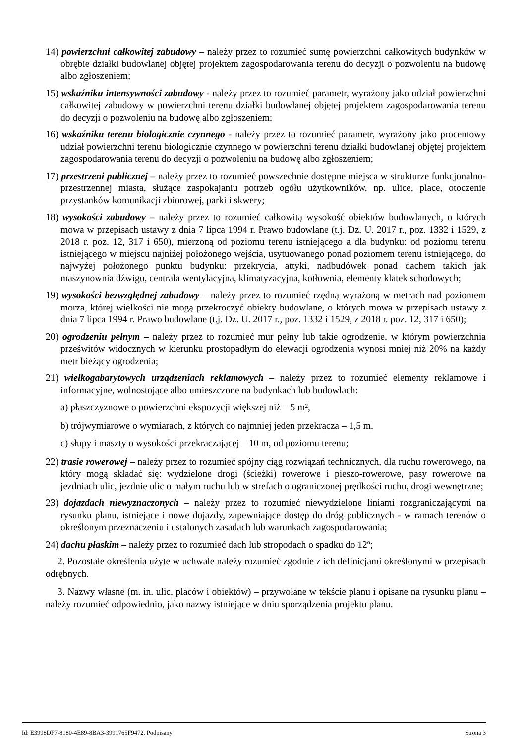14) powierzchni całkowitej zabudowy – należy przez to rozumieć sumę powierzchni całkowitych budynków w obrębie działki budowlanej objętej projektem zagospodarowania terenu do decyzji o pozwoleniu na budowę albo zgłoszeniem;
15) wskaźniku intensywności zabudowy - należy przez to rozumieć parametr, wyrażony jako udział powierzchni całkowitej zabudowy w powierzchni terenu działki budowlanej objętej projektem zagospodarowania terenu do decyzji o pozwoleniu na budowę albo zgłoszeniem;
16) wskaźniku terenu biologicznie czynnego - należy przez to rozumieć parametr, wyrażony jako procentowy udział powierzchni terenu biologicznie czynnego w powierzchni terenu działki budowlanej objętej projektem zagospodarowania terenu do decyzji o pozwoleniu na budowę albo zgłoszeniem;
17) przestrzeni publicznej – należy przez to rozumieć powszechnie dostępne miejsca w strukturze funkcjonalno-przestrzennej miasta, służące zaspokajaniu potrzeb ogółu użytkowników, np. ulice, place, otoczenie przystanków komunikacji zbiorowej, parki i skwery;
18) wysokości zabudowy – należy przez to rozumieć całkowitą wysokość obiektów budowlanych, o których mowa w przepisach ustawy z dnia 7 lipca 1994 r. Prawo budowlane (t.j. Dz. U. 2017 r., poz. 1332 i 1529, z 2018 r. poz. 12, 317 i 650), mierzoną od poziomu terenu istniejącego a dla budynku: od poziomu terenu istniejącego w miejscu najniżej położonego wejścia, usytuowanego ponad poziomem terenu istniejącego, do najwyżej położonego punktu budynku: przekrycia, attyki, nadbudówek ponad dachem takich jak maszynownia dźwigu, centrala wentylacyjna, klimatyzacyjna, kotłownia, elementy klatek schodowych;
19) wysokości bezwzględnej zabudowy – należy przez to rozumieć rzędną wyrażoną w metrach nad poziomem morza, której wielkości nie mogą przekroczyć obiekty budowlane, o których mowa w przepisach ustawy z dnia 7 lipca 1994 r. Prawo budowlane (t.j. Dz. U. 2017 r., poz. 1332 i 1529, z 2018 r. poz. 12, 317 i 650);
20) ogrodzeniu pełnym – należy przez to rozumieć mur pełny lub takie ogrodzenie, w którym powierzchnia prześwitów widocznych w kierunku prostopadłym do elewacji ogrodzenia wynosi mniej niż 20% na każdy metr bieżący ogrodzenia;
21) wielkogabarytowych urządzeniach reklamowych – należy przez to rozumieć elementy reklamowe i informacyjne, wolnostojące albo umieszczone na budynkach lub budowlach:
a) płaszczyznowe o powierzchni ekspozycji większej niż – 5 m²,
b) trójwymiarowe o wymiarach, z których co najmniej jeden przekracza – 1,5 m,
c) słupy i maszty o wysokości przekraczającej – 10 m, od poziomu terenu;
22) trasie rowerowej – należy przez to rozumieć spójny ciąg rozwiązań technicznych, dla ruchu rowerowego, na który mogą składać się: wydzielone drogi (ścieżki) rowerowe i pieszo-rowerowe, pasy rowerowe na jezdniach ulic, jezdnie ulic o małym ruchu lub w strefach o ograniczonej prędkości ruchu, drogi wewnętrzne;
23) dojazdach niewyznaczonych – należy przez to rozumieć niewydzielone liniami rozgraniczającymi na rysunku planu, istniejące i nowe dojazdy, zapewniające dostęp do dróg publicznych - w ramach terenów o określonym przeznaczeniu i ustalonych zasadach lub warunkach zagospodarowania;
24) dachu płaskim – należy przez to rozumieć dach lub stropodach o spadku do 12º;
2. Pozostałe określenia użyte w uchwale należy rozumieć zgodnie z ich definicjami określonymi w przepisach odrębnych.
3. Nazwy własne (m. in. ulic, placów i obiektów) – przywołane w tekście planu i opisane na rysunku planu – należy rozumieć odpowiednio, jako nazwy istniejące w dniu sporządzenia projektu planu.
Id: E3998DF7-8180-4E89-8BA3-3991765F9472. Podpisany Strona 3